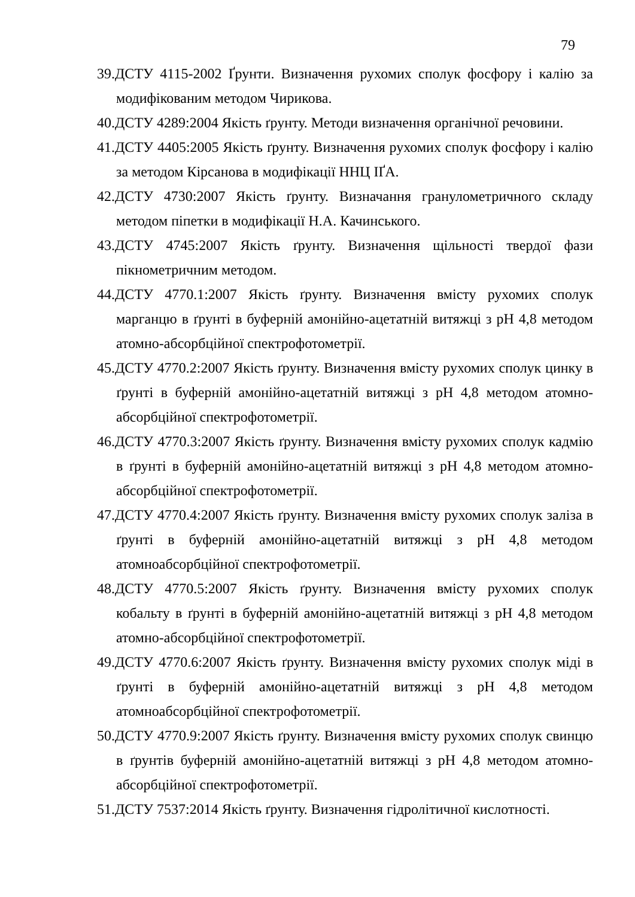79
39.ДСТУ 4115-2002 Ґрунти. Визначення рухомих сполук фосфору і калію за модифікованим методом Чирикова.
40.ДСТУ 4289:2004 Якість ґрунту. Методи визначення органічної речовини.
41.ДСТУ 4405:2005 Якість ґрунту. Визначення рухомих сполук фосфору і калію за методом Кірсанова в модифікації ННЦ ІҐА.
42.ДСТУ 4730:2007 Якість ґрунту. Визначання гранулометричного складу методом піпетки в модифікації Н.А. Качинського.
43.ДСТУ 4745:2007 Якість ґрунту. Визначення щільності твердої фази пікнометричним методом.
44.ДСТУ 4770.1:2007 Якість ґрунту. Визначення вмісту рухомих сполук марганцю в ґрунті в буферній амонійно-ацетатній витяжці з pH 4,8 методом атомно-абсорбційної спектрофотометрії.
45.ДСТУ 4770.2:2007 Якість ґрунту. Визначення вмісту рухомих сполук цинку в ґрунті в буферній амонійно-ацетатній витяжці з pH 4,8 методом атомно-абсорбційної спектрофотометрії.
46.ДСТУ 4770.3:2007 Якість ґрунту. Визначення вмісту рухомих сполук кадмію в ґрунті в буферній амонійно-ацетатній витяжці з pH 4,8 методом атомно-абсорбційної спектрофотометрії.
47.ДСТУ 4770.4:2007 Якість ґрунту. Визначення вмісту рухомих сполук заліза в ґрунті в буферній амонійно-ацетатній витяжці з pH 4,8 методом атомноабсорбційної спектрофотометрії.
48.ДСТУ 4770.5:2007 Якість ґрунту. Визначення вмісту рухомих сполук кобальту в ґрунті в буферній амонійно-ацетатній витяжці з pH 4,8 методом атомно-абсорбційної спектрофотометрії.
49.ДСТУ 4770.6:2007 Якість ґрунту. Визначення вмісту рухомих сполук міді в ґрунті в буферній амонійно-ацетатній витяжці з pH 4,8 методом атомноабсорбційної спектрофотометрії.
50.ДСТУ 4770.9:2007 Якість ґрунту. Визначення вмісту рухомих сполук свинцю в ґрунтів буферній амонійно-ацетатній витяжці з pH 4,8 методом атомно-абсорбційної спектрофотометрії.
51.ДСТУ 7537:2014 Якість ґрунту. Визначення гідролітичної кислотності.